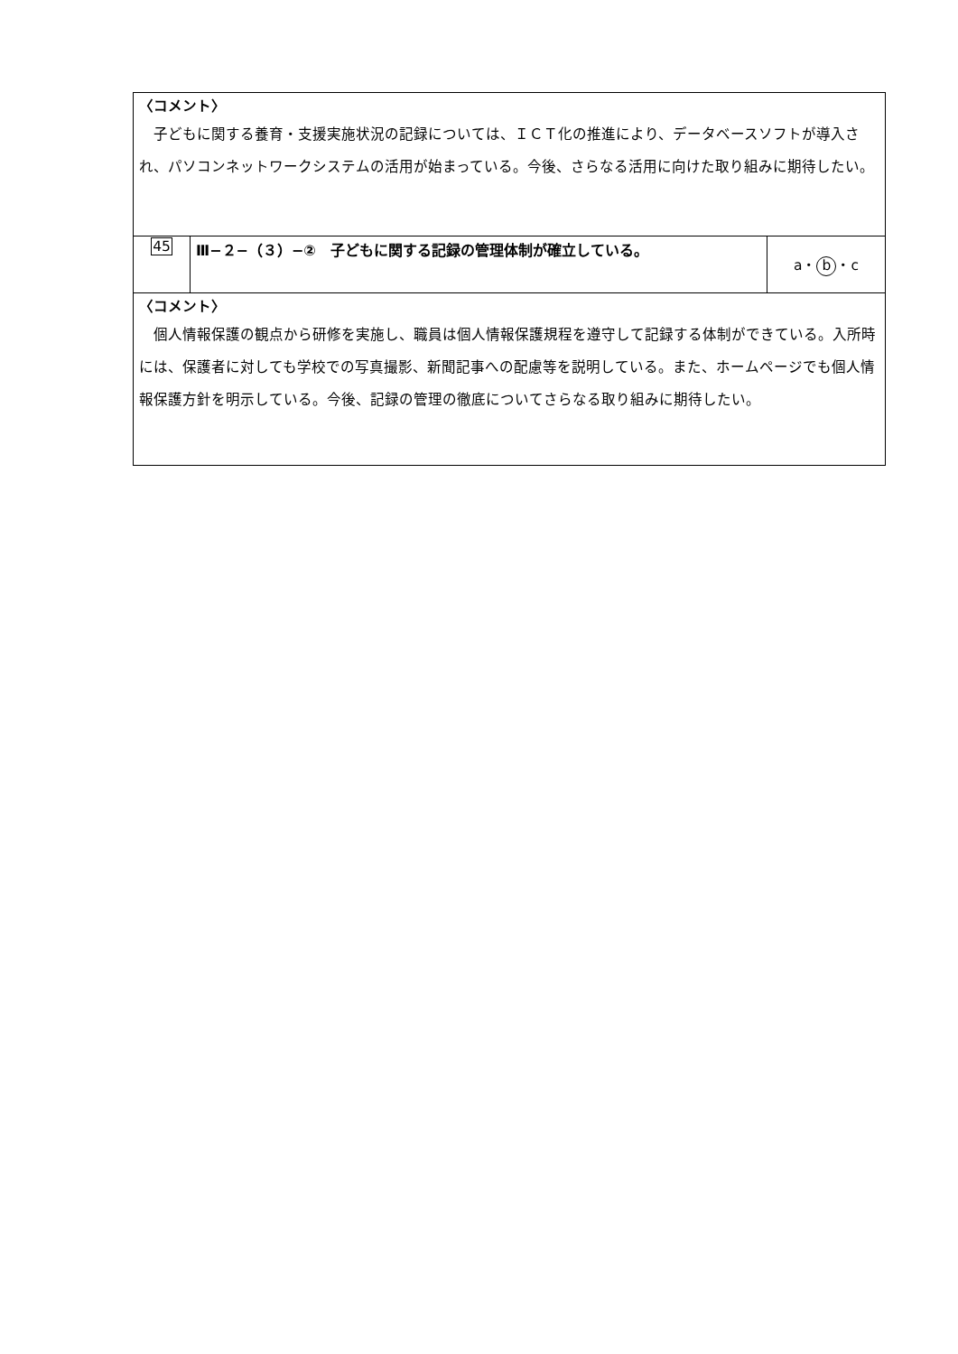| 〈コメント〉 子どもに関する養育・支援実施状況の記録については、ＩＣＴ化の推進により、データベースソフトが導入され、パソコンネットワークシステムの活用が始まっている。今後、さらなる活用に向けた取り組みに期待したい。 | | |
| 45 | Ⅲ−２−（３）−② 子どもに関する記録の管理体制が確立している。 | a・ b ・c |
| 〈コメント〉 個人情報保護の観点から研修を実施し、職員は個人情報保護規程を遵守して記録する体制ができている。入所時には、保護者に対しても学校での写真撮影、新聞記事への配慮等を説明している。また、ホームページでも個人情報保護方針を明示している。今後、記録の管理の徹底についてさらなる取り組みに期待したい。 | | |